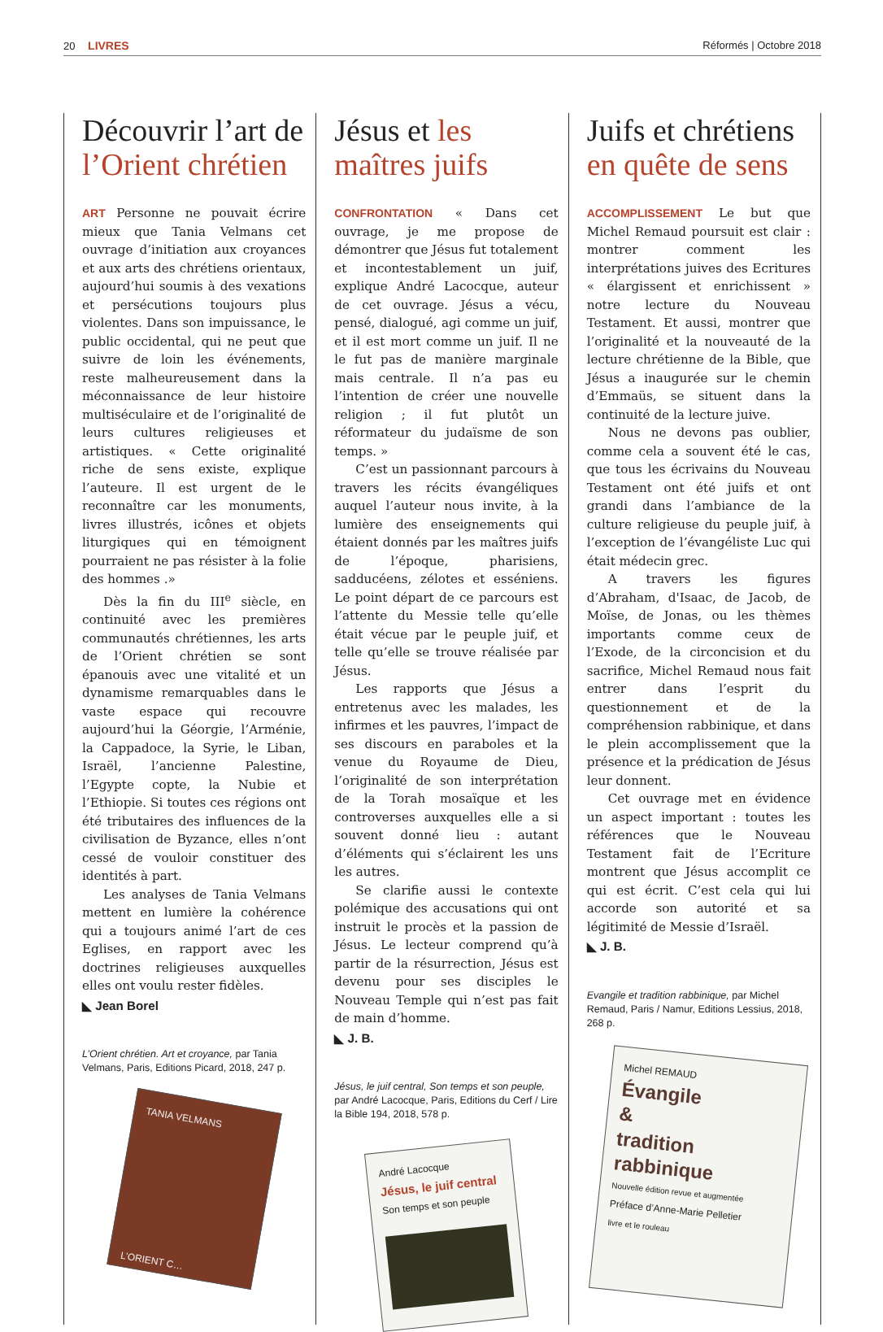20 LIVRES Réformés | Octobre 2018
Découvrir l’art de l’Orient chrétien
ART Personne ne pouvait écrire mieux que Tania Velmans cet ouvrage d’initiation aux croyances et aux arts des chrétiens orientaux, aujourd’hui soumis à des vexations et persécutions toujours plus violentes. Dans son impuissance, le public occidental, qui ne peut que suivre de loin les événements, reste malheureusement dans la méconnaissance de leur histoire multiséculaire et de l’originalité de leurs cultures religieuses et artistiques. « Cette originalité riche de sens existe, explique l’auteure. Il est urgent de le reconnaître car les monuments, livres illustrés, icônes et objets liturgiques qui en témoignent pourraient ne pas résister à la folie des hommes .»
Dès la fin du III<sup>e</sup> siècle, en continuité avec les premières communautés chrétiennes, les arts de l’Orient chrétien se sont épanouis avec une vitalité et un dynamisme remarquables dans le vaste espace qui recouvre aujourd’hui la Géorgie, l’Arménie, la Cappadoce, la Syrie, le Liban, Israël, l’ancienne Palestine, l’Egypte copte, la Nubie et l’Ethiopie. Si toutes ces régions ont été tributaires des influences de la civilisation de Byzance, elles n’ont cessé de vouloir constituer des identités à part.
Les analyses de Tania Velmans mettent en lumière la cohérence qui a toujours animé l’art de ces Eglises, en rapport avec les doctrines religieuses auxquelles elles ont voulu rester fidèles.
◣ Jean Borel
L’Orient chrétien. Art et croyance, par Tania Velmans, Paris, Editions Picard, 2018, 247 p.
TANIA VELMANS
L’ORIENT C…
Jésus et les maîtres juifs
CONFRONTATION « Dans cet ouvrage, je me propose de démontrer que Jésus fut totalement et incontestablement un juif, explique André Lacocque, auteur de cet ouvrage. Jésus a vécu, pensé, dialogué, agi comme un juif, et il est mort comme un juif. Il ne le fut pas de manière marginale mais centrale. Il n’a pas eu l’intention de créer une nouvelle religion ; il fut plutôt un réformateur du judaïsme de son temps. »
C’est un passionnant parcours à travers les récits évangéliques auquel l’auteur nous invite, à la lumière des enseignements qui étaient donnés par les maîtres juifs de l’époque, pharisiens, sadducéens, zélotes et esséniens. Le point départ de ce parcours est l’attente du Messie telle qu’elle était vécue par le peuple juif, et telle qu’elle se trouve réalisée par Jésus.
Les rapports que Jésus a entretenus avec les malades, les infirmes et les pauvres, l’impact de ses discours en paraboles et la venue du Royaume de Dieu, l’originalité de son interprétation de la Torah mosaïque et les controverses auxquelles elle a si souvent donné lieu : autant d’éléments qui s’éclairent les uns les autres.
Se clarifie aussi le contexte polémique des accusations qui ont instruit le procès et la passion de Jésus. Le lecteur comprend qu’à partir de la résurrection, Jésus est devenu pour ses disciples le Nouveau Temple qui n’est pas fait de main d’homme.
◣ J. B.
Jésus, le juif central, Son temps et son peuple, par André Lacocque, Paris, Editions du Cerf / Lire la Bible 194, 2018, 578 p.
André Lacocque
Jésus, le juif central
Son temps et son peuple
Juifs et chrétiens en quête de sens
ACCOMPLISSEMENT Le but que Michel Remaud poursuit est clair : montrer comment les interprétations juives des Ecritures « élargissent et enrichissent » notre lecture du Nouveau Testament. Et aussi, montrer que l’originalité et la nouveauté de la lecture chrétienne de la Bible, que Jésus a inaugurée sur le chemin d’Emmaüs, se situent dans la continuité de la lecture juive.
Nous ne devons pas oublier, comme cela a souvent été le cas, que tous les écrivains du Nouveau Testament ont été juifs et ont grandi dans l’ambiance de la culture religieuse du peuple juif, à l’exception de l’évangéliste Luc qui était médecin grec.
A travers les figures d’Abraham, d'Isaac, de Jacob, de Moïse, de Jonas, ou les thèmes importants comme ceux de l’Exode, de la circoncision et du sacrifice, Michel Remaud nous fait entrer dans l’esprit du questionnement et de la compréhension rabbinique, et dans le plein accomplissement que la présence et la prédication de Jésus leur donnent.
Cet ouvrage met en évidence un aspect important : toutes les références que le Nouveau Testament fait de l’Ecriture montrent que Jésus accomplit ce qui est écrit. C’est cela qui lui accorde son autorité et sa légitimité de Messie d’Israël.
◣ J. B.
Evangile et tradition rabbinique, par Michel Remaud, Paris / Namur, Editions Lessius, 2018, 268 p.
Michel REMAUD
Évangile
&
tradition
rabbinique
Nouvelle édition revue et augmentée
Préface d’Anne-Marie Pelletier
livre et le rouleau